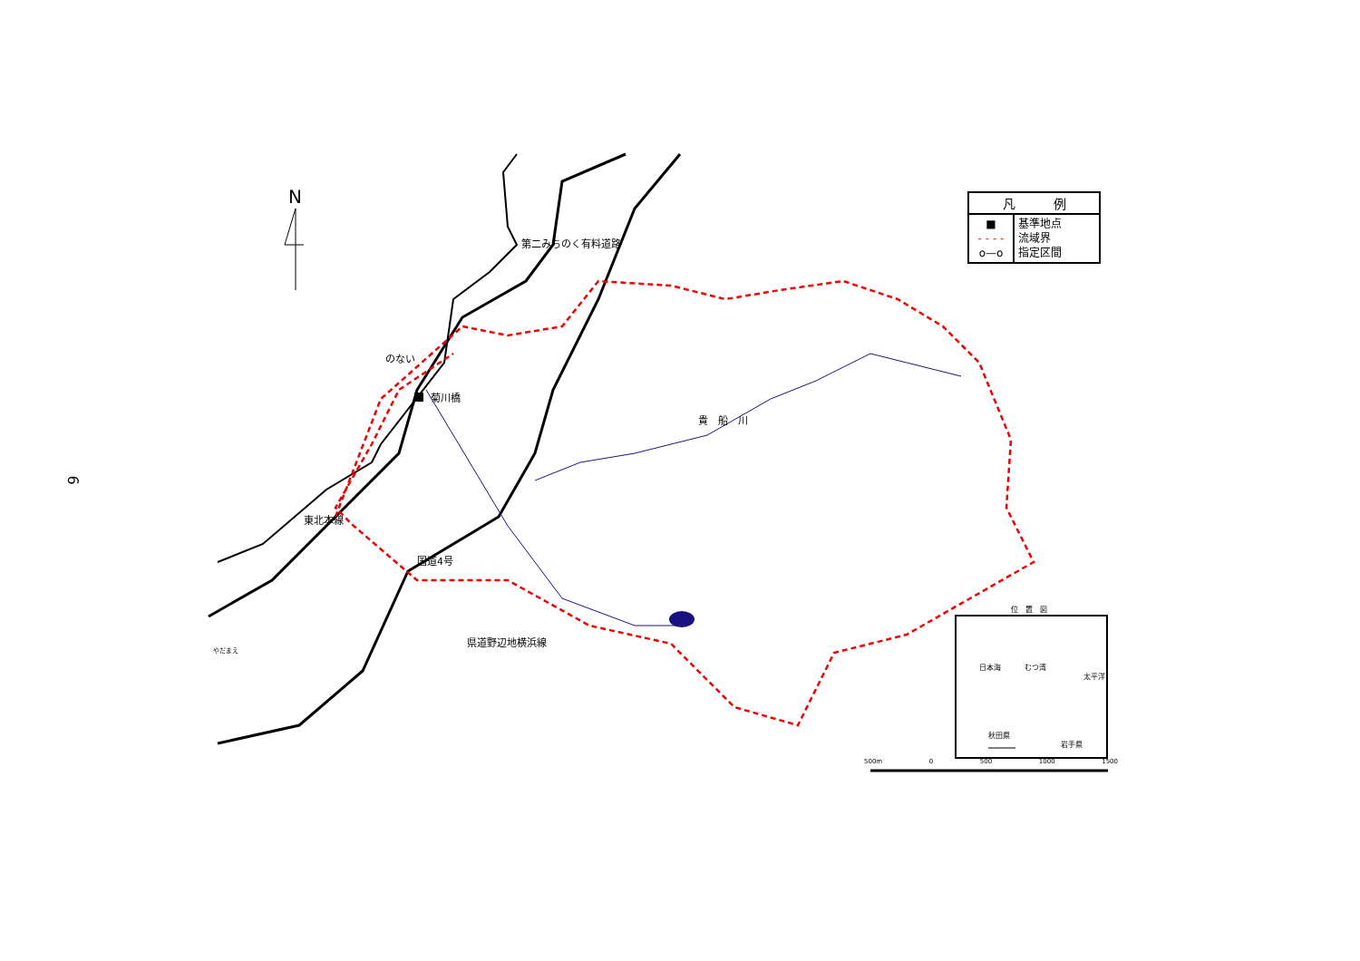6
N
| 凡 例 | |
| --- | --- |
| ■ - - - - o—o | 基準地点 流域界 指定区間 |
のない
菊川橋
貴　船　川
やだまえ
第二みちのく有料道路
東北本線
国道4号
県道野辺地横浜線
位　置　図
日本海 むつ湾
太平洋
秋田県
岩手県
500m 0 500 1000 1500